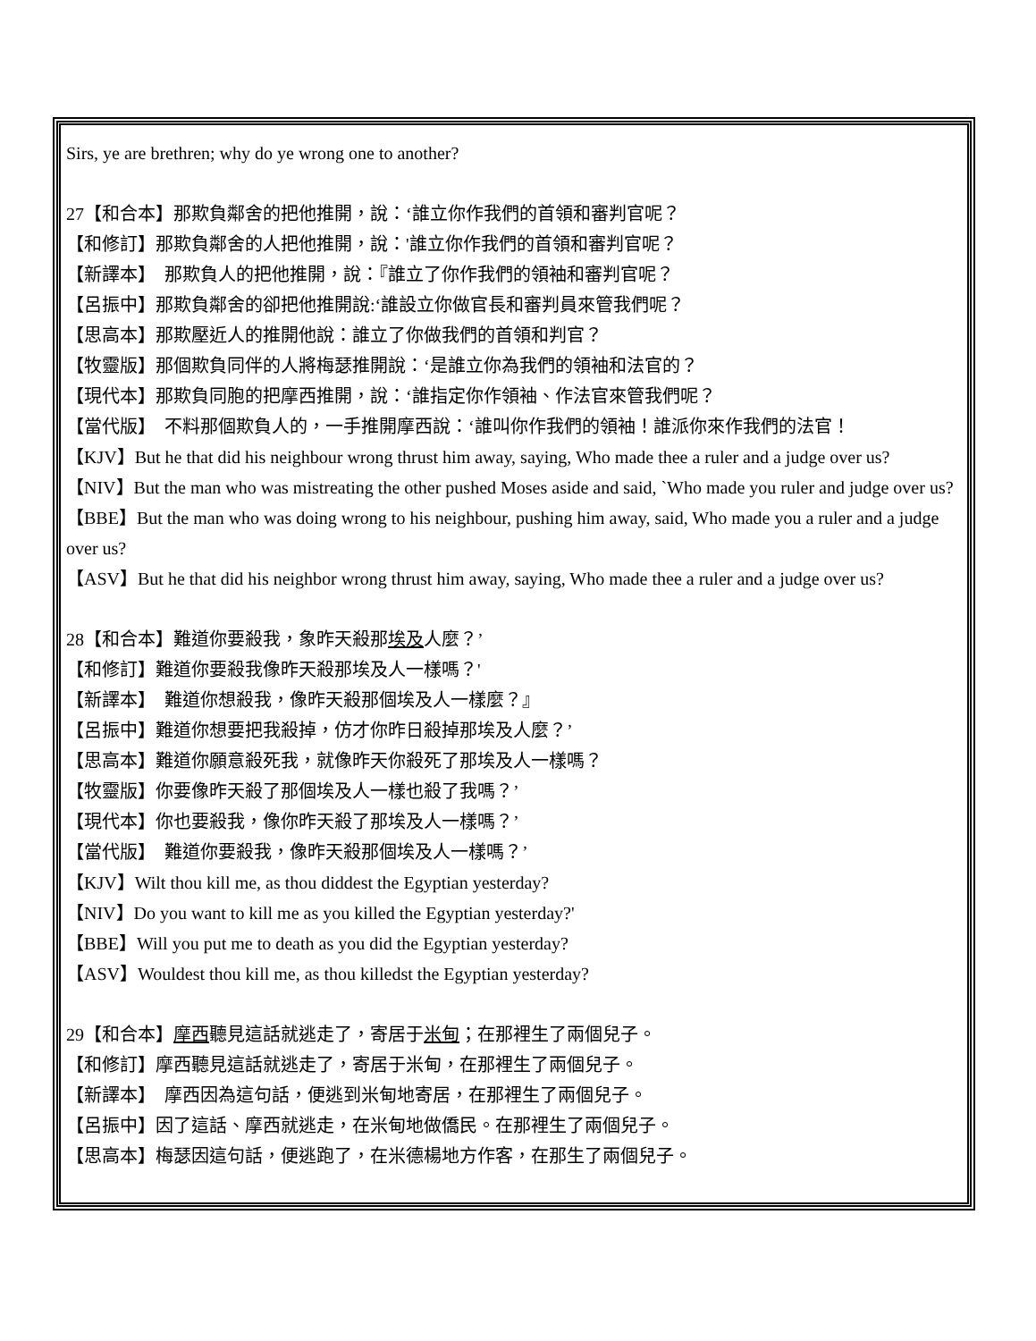Sirs, ye are brethren; why do ye wrong one to another?
27【和合本】那欺負鄰舍的把他推開，說：‘誰立你作我們的首領和審判官呢？
【和修訂】那欺負鄰舍的人把他推開，說：'誰立你作我們的首領和審判官呢？
【新譯本】　那欺負人的把他推開，說：『誰立了你作我們的領袖和審判官呢？
【呂振中】那欺負鄰舍的卻把他推開說:‘誰設立你做官長和審判員來管我們呢？
【思高本】那欺壓近人的推開他說：誰立了你做我們的首領和判官？
【牧靈版】那個欺負同伴的人將梅瑟推開說：‘是誰立你為我們的領袖和法官的？
【現代本】那欺負同胞的把摩西推開，說：‘誰指定你作領袖、作法官來管我們呢？
【當代版】　不料那個欺負人的，一手推開摩西說：‘誰叫你作我們的領袖！誰派你來作我們的法官！
【KJV】But he that did his neighbour wrong thrust him away, saying, Who made thee a ruler and a judge over us?
【NIV】But the man who was mistreating the other pushed Moses aside and said, `Who made you ruler and judge over us?
【BBE】But the man who was doing wrong to his neighbour, pushing him away, said, Who made you a ruler and a judge over us?
【ASV】But he that did his neighbor wrong thrust him away, saying, Who made thee a ruler and a judge over us?
28【和合本】難道你要殺我，象昨天殺那埃及人麼？’
【和修訂】難道你要殺我像昨天殺那埃及人一樣嗎？'
【新譯本】　難道你想殺我，像昨天殺那個埃及人一樣麼？』
【呂振中】難道你想要把我殺掉，仿才你昨日殺掉那埃及人麼？’
【思高本】難道你願意殺死我，就像昨天你殺死了那埃及人一樣嗎？
【牧靈版】你要像昨天殺了那個埃及人一樣也殺了我嗎？’
【現代本】你也要殺我，像你昨天殺了那埃及人一樣嗎？’
【當代版】　難道你要殺我，像昨天殺那個埃及人一樣嗎？’
【KJV】Wilt thou kill me, as thou diddest the Egyptian yesterday?
【NIV】Do you want to kill me as you killed the Egyptian yesterday?'
【BBE】Will you put me to death as you did the Egyptian yesterday?
【ASV】Wouldest thou kill me, as thou killedst the Egyptian yesterday?
29【和合本】摩西聽見這話就逃走了，寄居于米甸；在那裡生了兩個兒子。
【和修訂】摩西聽見這話就逃走了，寄居于米甸，在那裡生了兩個兒子。
【新譯本】　摩西因為這句話，便逃到米甸地寄居，在那裡生了兩個兒子。
【呂振中】因了這話、摩西就逃走，在米甸地做僑民。在那裡生了兩個兒子。
【思高本】梅瑟因這句話，便逃跑了，在米德楊地方作客，在那生了兩個兒子。